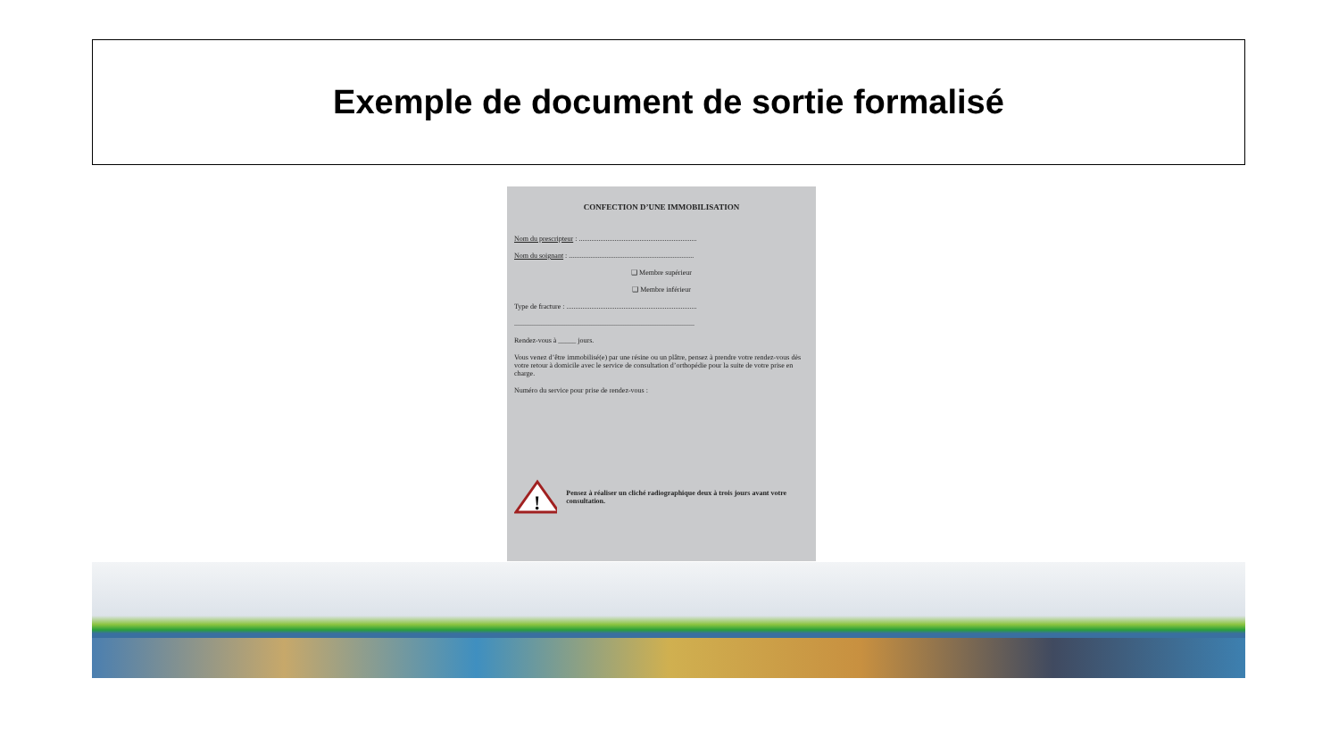Exemple de document de sortie formalisé
CONFECTION D’UNE IMMOBILISATION
Nom du prescripteur : ..................................................................
Nom du soignant : ......................................................................
❑ Membre supérieur
❑ Membre inférieur
Type de fracture : .........................................................................
.....................................................................................................
Rendez-vous à _____ jours.
Vous venez d’être immobilisé(e) par une résine ou un plâtre, pensez à prendre votre rendez-vous dès votre retour à domicile avec le service de consultation d’orthopédie pour la suite de votre prise en charge.
Numéro du service pour prise de rendez-vous :
!
Pensez à réaliser un cliché radiographique deux à trois jours avant votre consultation.